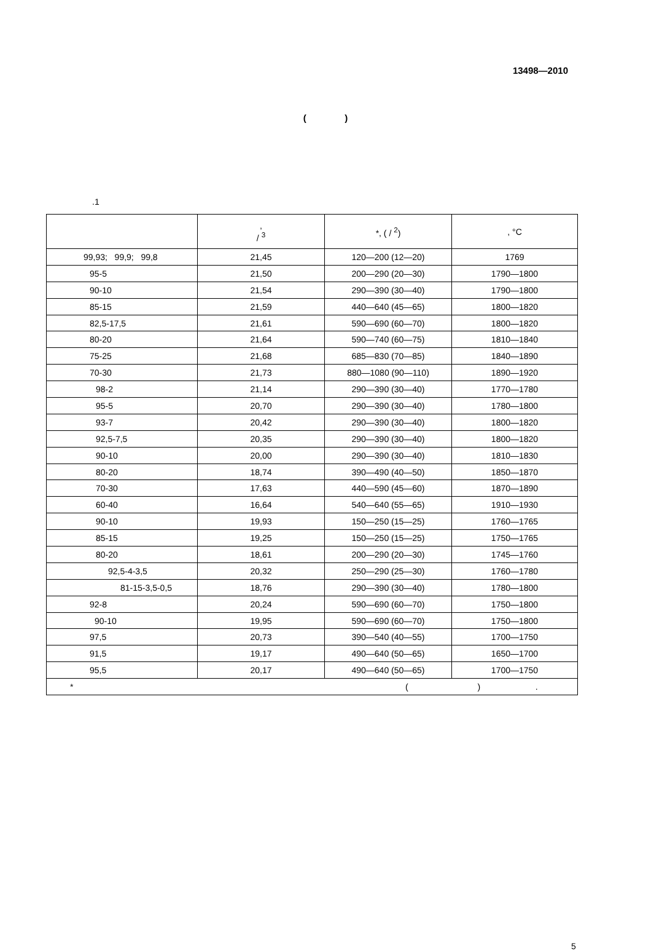13498—2010
( )
.1
| | , / <sup>3</sup> | *, ( / <sup>2</sup>) | , °C |
| --- | --- | --- | --- |
| 99,93; 99,9; 99,8 | 21,45 | 120—200 (12—20) | 1769 |
| 95-5 | 21,50 | 200—290 (20—30) | 1790—1800 |
| 90-10 | 21,54 | 290—390 (30—40) | 1790—1800 |
| 85-15 | 21,59 | 440—640 (45—65) | 1800—1820 |
| 82,5-17,5 | 21,61 | 590—690 (60—70) | 1800—1820 |
| 80-20 | 21,64 | 590—740 (60—75) | 1810—1840 |
| 75-25 | 21,68 | 685—830 (70—85) | 1840—1890 |
| 70-30 | 21,73 | 880—1080 (90—110) | 1890—1920 |
| 98-2 | 21,14 | 290—390 (30—40) | 1770—1780 |
| 95-5 | 20,70 | 290—390 (30—40) | 1780—1800 |
| 93-7 | 20,42 | 290—390 (30—40) | 1800—1820 |
| 92,5-7,5 | 20,35 | 290—390 (30—40) | 1800—1820 |
| 90-10 | 20,00 | 290—390 (30—40) | 1810—1830 |
| 80-20 | 18,74 | 390—490 (40—50) | 1850—1870 |
| 70-30 | 17,63 | 440—590 (45—60) | 1870—1890 |
| 60-40 | 16,64 | 540—640 (55—65) | 1910—1930 |
| 90-10 | 19,93 | 150—250 (15—25) | 1760—1765 |
| 85-15 | 19,25 | 150—250 (15—25) | 1750—1765 |
| 80-20 | 18,61 | 200—290 (20—30) | 1745—1760 |
| 92,5-4-3,5 | 20,32 | 250—290 (25—30) | 1760—1780 |
| 81-15-3,5-0,5 | 18,76 | 290—390 (30—40) | 1780—1800 |
| 92-8 | 20,24 | 590—690 (60—70) | 1750—1800 |
| 90-10 | 19,95 | 590—690 (60—70) | 1750—1800 |
| 97,5 | 20,73 | 390—540 (40—55) | 1700—1750 |
| 91,5 | 19,17 | 490—640 (50—65) | 1650—1700 |
| 95,5 | 20,17 | 490—640 (50—65) | 1700—1750 |
| * ( ) . | | | |
5